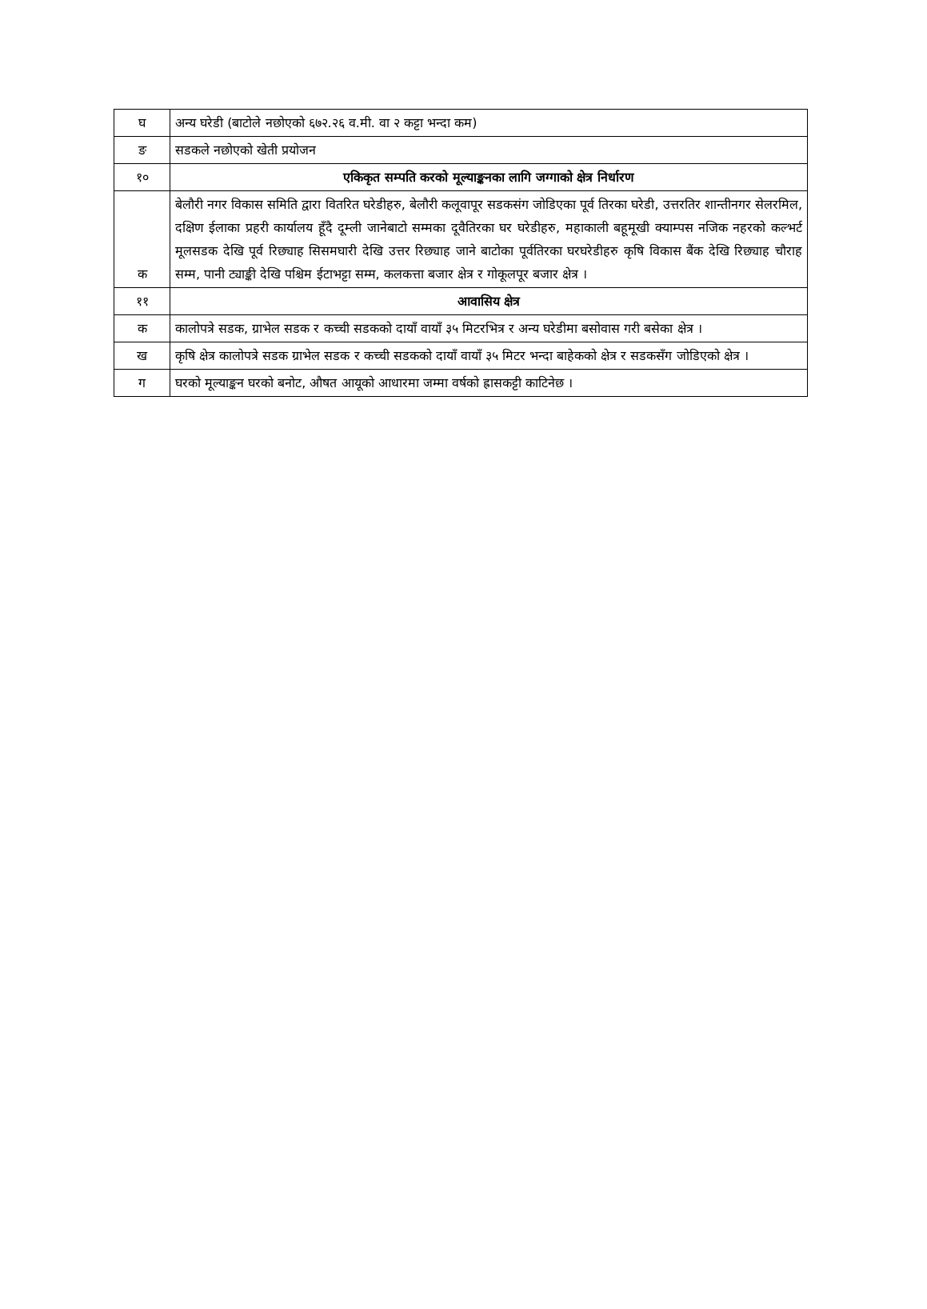| घ | अन्य घरेडी (बाटोले नछोएको ६७२.२६ व.मी. वा २ कट्टा भन्दा कम) |
| ङ | सडकले नछोएको खेती प्रयोजन |
| १० | एकिकृत सम्पति करको मूल्याङ्कनका लागि जग्गाको क्षेत्र निर्धारण |
| क | बेलौरी नगर विकास समिति द्वारा वितरित घरेडीहरु, बेलौरी कलूवापूर सडकसंग जोडिएका पूर्व तिरका घरेडी, उत्तरतिर शान्तीनगर सेलरमिल, दक्षिण ईलाका प्रहरी कार्यालय हूँदै दूम्ली जानेबाटो सम्मका दूवैतिरका घर घरेडीहरु, महाकाली बहूमूखी क्याम्पस नजिक नहरको कल्भर्ट मूलसडक देखि पूर्व रिछ्याह सिसमघारी देखि उत्तर रिछ्याह जाने बाटोका पूर्वतिरका घरघरेडीहरु कृषि विकास बैंक देखि रिछ्याह चौराह सम्म, पानी ट्याङ्की देखि पश्चिम ईटाभट्टा सम्म, कलकत्ता बजार क्षेत्र र गोकूलपूर बजार क्षेत्र । |
| ११ | आवासिय क्षेत्र |
| क | कालोपत्रे सडक, ग्राभेल सडक र कच्ची सडकको दायाँ वायाँ ३५ मिटरभित्र र अन्य घरेडीमा बसोवास गरी बसेका क्षेत्र । |
| ख | कृषि क्षेत्र कालोपत्रे सडक ग्राभेल सडक र कच्ची सडकको दायाँ वायाँ ३५ मिटर भन्दा बाहेकको क्षेत्र र सडकसँग जोडिएको क्षेत्र । |
| ग | घरको मूल्याङ्कन घरको बनोट, औषत आयूको आधारमा जम्मा वर्षको ह्रासकट्टी काटिनेछ । |